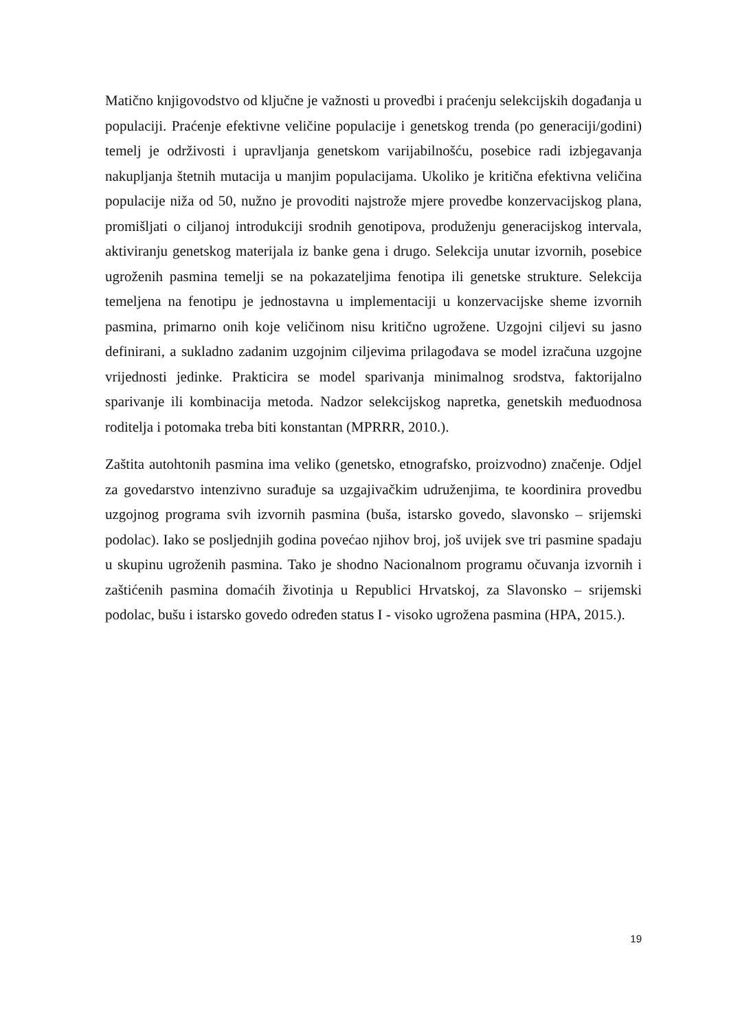Matično knjigovodstvo od ključne je važnosti u provedbi i praćenju selekcijskih događanja u populaciji. Praćenje efektivne veličine populacije i genetskog trenda (po generaciji/godini) temelj je održivosti i upravljanja genetskom varijabilnošću, posebice radi izbjegavanja nakupljanja štetnih mutacija u manjim populacijama. Ukoliko je kritična efektivna veličina populacije niža od 50, nužno je provoditi najstrože mjere provedbe konzervacijskog plana, promišljati o ciljanoj introdukciji srodnih genotipova, produženju generacijskog intervala, aktiviranju genetskog materijala iz banke gena i drugo. Selekcija unutar izvornih, posebice ugroženih pasmina temelji se na pokazateljima fenotipa ili genetske strukture. Selekcija temeljena na fenotipu je jednostavna u implementaciji u konzervacijske sheme izvornih pasmina, primarno onih koje veličinom nisu kritično ugrožene. Uzgojni ciljevi su jasno definirani, a sukladno zadanim uzgojnim ciljevima prilagođava se model izračuna uzgojne vrijednosti jedinke. Prakticira se model sparivanja minimalnog srodstva, faktorijalno sparivanje ili kombinacija metoda. Nadzor selekcijskog napretka, genetskih međuodnosa roditelja i potomaka treba biti konstantan (MPRRR, 2010.).
Zaštita autohtonih pasmina ima veliko (genetsko, etnografsko, proizvodno) značenje. Odjel za govedarstvo intenzivno surađuje sa uzgajivačkim udruženjima, te koordinira provedbu uzgojnog programa svih izvornih pasmina (buša, istarsko govedo, slavonsko – srijemski podolac). Iako se posljednjih godina povećao njihov broj, još uvijek sve tri pasmine spadaju u skupinu ugroženih pasmina. Tako je shodno Nacionalnom programu očuvanja izvornih i zaštićenih pasmina domaćih životinja u Republici Hrvatskoj, za Slavonsko – srijemski podolac, bušu i istarsko govedo određen status I - visoko ugrožena pasmina (HPA, 2015.).
19